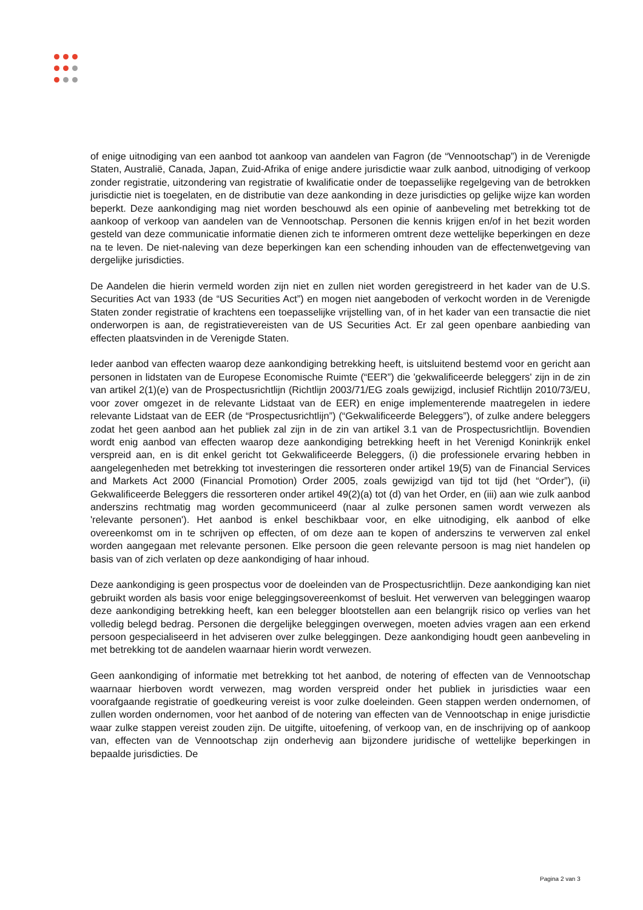of enige uitnodiging van een aanbod tot aankoop van aandelen van Fagron (de “Vennootschap”) in de Verenigde Staten, Australië, Canada, Japan, Zuid-Afrika of enige andere jurisdictie waar zulk aanbod, uitnodiging of verkoop zonder registratie, uitzondering van registratie of kwalificatie onder de toepasselijke regelgeving van de betrokken jurisdictie niet is toegelaten, en de distributie van deze aankonding in deze jurisdicties op gelijke wijze kan worden beperkt. Deze aankondiging mag niet worden beschouwd als een opinie of aanbeveling met betrekking tot de aankoop of verkoop van aandelen van de Vennootschap. Personen die kennis krijgen en/of in het bezit worden gesteld van deze communicatie informatie dienen zich te informeren omtrent deze wettelijke beperkingen en deze na te leven. De niet-naleving van deze beperkingen kan een schending inhouden van de effectenwetgeving van dergelijke jurisdicties.
De Aandelen die hierin vermeld worden zijn niet en zullen niet worden geregistreerd in het kader van de U.S. Securities Act van 1933 (de “US Securities Act”) en mogen niet aangeboden of verkocht worden in de Verenigde Staten zonder registratie of krachtens een toepasselijke vrijstelling van, of in het kader van een transactie die niet onderworpen is aan, de registratievereisten van de US Securities Act. Er zal geen openbare aanbieding van effecten plaatsvinden in de Verenigde Staten.
Ieder aanbod van effecten waarop deze aankondiging betrekking heeft, is uitsluitend bestemd voor en gericht aan personen in lidstaten van de Europese Economische Ruimte (“EER”) die 'gekwalificeerde beleggers' zijn in de zin van artikel 2(1)(e) van de Prospectusrichtlijn (Richtlijn 2003/71/EG zoals gewijzigd, inclusief Richtlijn 2010/73/EU, voor zover omgezet in de relevante Lidstaat van de EER) en enige implementerende maatregelen in iedere relevante Lidstaat van de EER (de “Prospectusrichtlijn”) (“Gekwalificeerde Beleggers”), of zulke andere beleggers zodat het geen aanbod aan het publiek zal zijn in de zin van artikel 3.1 van de Prospectusrichtlijn. Bovendien wordt enig aanbod van effecten waarop deze aankondiging betrekking heeft in het Verenigd Koninkrijk enkel verspreid aan, en is dit enkel gericht tot Gekwalificeerde Beleggers, (i) die professionele ervaring hebben in aangelegenheden met betrekking tot investeringen die ressorteren onder artikel 19(5) van de Financial Services and Markets Act 2000 (Financial Promotion) Order 2005, zoals gewijzigd van tijd tot tijd (het “Order”), (ii) Gekwalificeerde Beleggers die ressorteren onder artikel 49(2)(a) tot (d) van het Order, en (iii) aan wie zulk aanbod anderszins rechtmatig mag worden gecommuniceerd (naar al zulke personen samen wordt verwezen als 'relevante personen'). Het aanbod is enkel beschikbaar voor, en elke uitnodiging, elk aanbod of elke overeenkomst om in te schrijven op effecten, of om deze aan te kopen of anderszins te verwerven zal enkel worden aangegaan met relevante personen. Elke persoon die geen relevante persoon is mag niet handelen op basis van of zich verlaten op deze aankondiging of haar inhoud.
Deze aankondiging is geen prospectus voor de doeleinden van de Prospectusrichtlijn. Deze aankondiging kan niet gebruikt worden als basis voor enige beleggingsovereenkomst of besluit. Het verwerven van beleggingen waarop deze aankondiging betrekking heeft, kan een belegger blootstellen aan een belangrijk risico op verlies van het volledig belegd bedrag. Personen die dergelijke beleggingen overwegen, moeten advies vragen aan een erkend persoon gespecialiseerd in het adviseren over zulke beleggingen. Deze aankondiging houdt geen aanbeveling in met betrekking tot de aandelen waarnaar hierin wordt verwezen.
Geen aankondiging of informatie met betrekking tot het aanbod, de notering of effecten van de Vennootschap waarnaar hierboven wordt verwezen, mag worden verspreid onder het publiek in jurisdicties waar een voorafgaande registratie of goedkeuring vereist is voor zulke doeleinden. Geen stappen werden ondernomen, of zullen worden ondernomen, voor het aanbod of de notering van effecten van de Vennootschap in enige jurisdictie waar zulke stappen vereist zouden zijn. De uitgifte, uitoefening, of verkoop van, en de inschrijving op of aankoop van, effecten van de Vennootschap zijn onderhevig aan bijzondere juridische of wettelijke beperkingen in bepaalde jurisdicties. De
Pagina 2 van 3